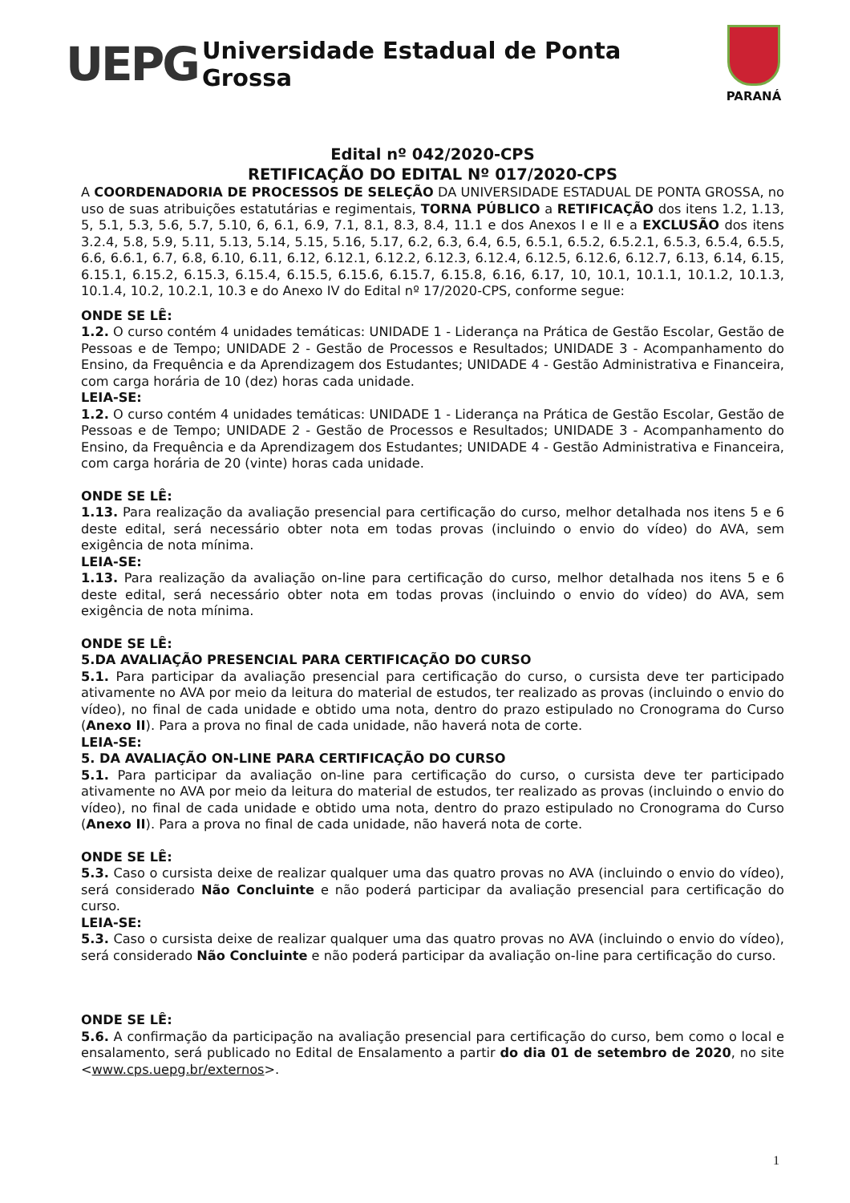UEPG
Universidade Estadual de Ponta Grossa
PARANÁ
Edital nº 042/2020-CPS
RETIFICAÇÃO DO EDITAL Nº 017/2020-CPS
A COORDENADORIA DE PROCESSOS DE SELEÇÃO DA UNIVERSIDADE ESTADUAL DE PONTA GROSSA, no uso de suas atribuições estatutárias e regimentais, TORNA PÚBLICO a RETIFICAÇÃO dos itens 1.2, 1.13, 5, 5.1, 5.3, 5.6, 5.7, 5.10, 6, 6.1, 6.9, 7.1, 8.1, 8.3, 8.4, 11.1 e dos Anexos I e II e a EXCLUSÃO dos itens 3.2.4, 5.8, 5.9, 5.11, 5.13, 5.14, 5.15, 5.16, 5.17, 6.2, 6.3, 6.4, 6.5, 6.5.1, 6.5.2, 6.5.2.1, 6.5.3, 6.5.4, 6.5.5, 6.6, 6.6.1, 6.7, 6.8, 6.10, 6.11, 6.12, 6.12.1, 6.12.2, 6.12.3, 6.12.4, 6.12.5, 6.12.6, 6.12.7, 6.13, 6.14, 6.15, 6.15.1, 6.15.2, 6.15.3, 6.15.4, 6.15.5, 6.15.6, 6.15.7, 6.15.8, 6.16, 6.17, 10, 10.1, 10.1.1, 10.1.2, 10.1.3, 10.1.4, 10.2, 10.2.1, 10.3 e do Anexo IV do Edital nº 17/2020-CPS, conforme segue:
ONDE SE LÊ:
1.2. O curso contém 4 unidades temáticas: UNIDADE 1 - Liderança na Prática de Gestão Escolar, Gestão de Pessoas e de Tempo; UNIDADE 2 - Gestão de Processos e Resultados; UNIDADE 3 - Acompanhamento do Ensino, da Frequência e da Aprendizagem dos Estudantes; UNIDADE 4 - Gestão Administrativa e Financeira, com carga horária de 10 (dez) horas cada unidade.
LEIA-SE:
1.2. O curso contém 4 unidades temáticas: UNIDADE 1 - Liderança na Prática de Gestão Escolar, Gestão de Pessoas e de Tempo; UNIDADE 2 - Gestão de Processos e Resultados; UNIDADE 3 - Acompanhamento do Ensino, da Frequência e da Aprendizagem dos Estudantes; UNIDADE 4 - Gestão Administrativa e Financeira, com carga horária de 20 (vinte) horas cada unidade.
ONDE SE LÊ:
1.13. Para realização da avaliação presencial para certificação do curso, melhor detalhada nos itens 5 e 6 deste edital, será necessário obter nota em todas provas (incluindo o envio do vídeo) do AVA, sem exigência de nota mínima.
LEIA-SE:
1.13. Para realização da avaliação on-line para certificação do curso, melhor detalhada nos itens 5 e 6 deste edital, será necessário obter nota em todas provas (incluindo o envio do vídeo) do AVA, sem exigência de nota mínima.
ONDE SE LÊ:
5.DA AVALIAÇÃO PRESENCIAL PARA CERTIFICAÇÃO DO CURSO
5.1. Para participar da avaliação presencial para certificação do curso, o cursista deve ter participado ativamente no AVA por meio da leitura do material de estudos, ter realizado as provas (incluindo o envio do vídeo), no final de cada unidade e obtido uma nota, dentro do prazo estipulado no Cronograma do Curso (Anexo II). Para a prova no final de cada unidade, não haverá nota de corte.
LEIA-SE:
5. DA AVALIAÇÃO ON-LINE PARA CERTIFICAÇÃO DO CURSO
5.1. Para participar da avaliação on-line para certificação do curso, o cursista deve ter participado ativamente no AVA por meio da leitura do material de estudos, ter realizado as provas (incluindo o envio do vídeo), no final de cada unidade e obtido uma nota, dentro do prazo estipulado no Cronograma do Curso (Anexo II). Para a prova no final de cada unidade, não haverá nota de corte.
ONDE SE LÊ:
5.3. Caso o cursista deixe de realizar qualquer uma das quatro provas no AVA (incluindo o envio do vídeo), será considerado Não Concluinte e não poderá participar da avaliação presencial para certificação do curso.
LEIA-SE:
5.3. Caso o cursista deixe de realizar qualquer uma das quatro provas no AVA (incluindo o envio do vídeo), será considerado Não Concluinte e não poderá participar da avaliação on-line para certificação do curso.
ONDE SE LÊ:
5.6. A confirmação da participação na avaliação presencial para certificação do curso, bem como o local e ensalamento, será publicado no Edital de Ensalamento a partir do dia 01 de setembro de 2020, no site <www.cps.uepg.br/externos>.
1